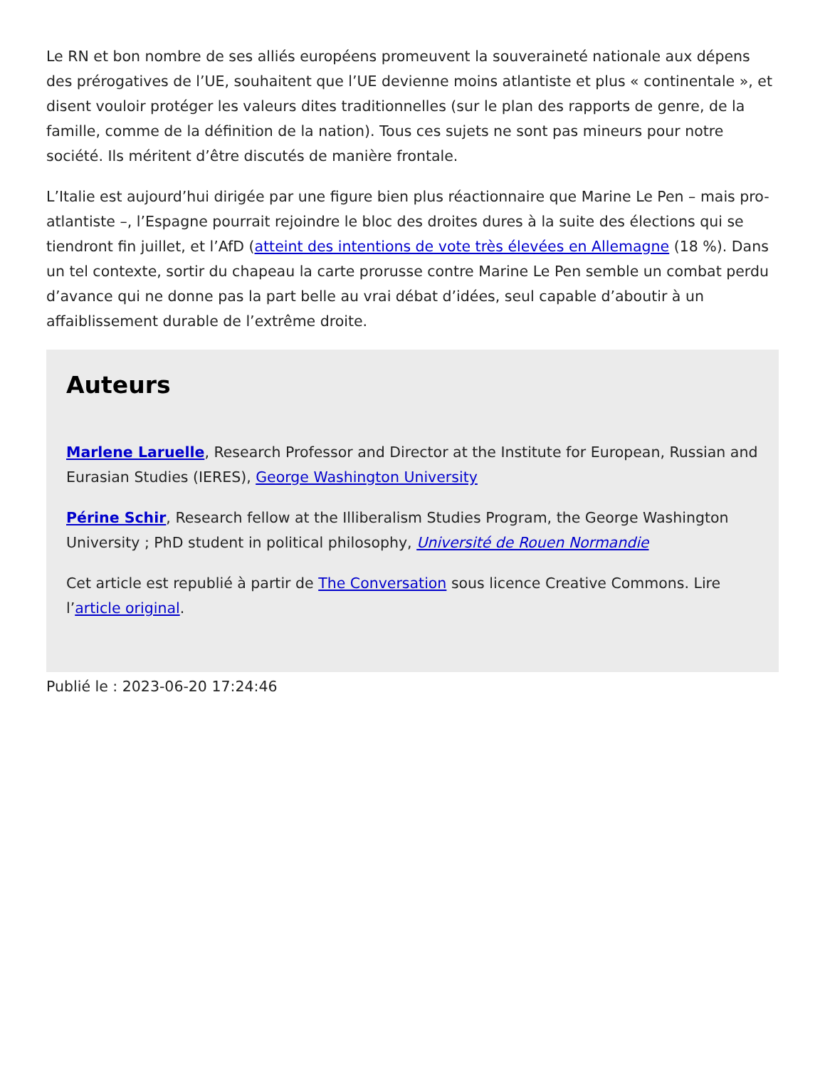Le RN et bon nombre de ses alliés européens promeuvent la souveraineté nationale aux dépens des prérogatives de l’UE, souhaitent que l’UE devienne moins atlantiste et plus « continentale », et disent vouloir protéger les valeurs dites traditionnelles (sur le plan des rapports de genre, de la famille, comme de la définition de la nation). Tous ces sujets ne sont pas mineurs pour notre société. Ils méritent d’être discutés de manière frontale.
L’Italie est aujourd’hui dirigée par une figure bien plus réactionnaire que Marine Le Pen – mais pro-atlantiste –, l’Espagne pourrait rejoindre le bloc des droites dures à la suite des élections qui se tiendront fin juillet, et l’AfD (atteint des intentions de vote très élevées en Allemagne (18 %). Dans un tel contexte, sortir du chapeau la carte prorusse contre Marine Le Pen semble un combat perdu d’avance qui ne donne pas la part belle au vrai débat d’idées, seul capable d’aboutir à un affaiblissement durable de l’extrême droite.
Auteurs
Marlene Laruelle, Research Professor and Director at the Institute for European, Russian and Eurasian Studies (IERES), George Washington University
Périne Schir, Research fellow at the Illiberalism Studies Program, the George Washington University ; PhD student in political philosophy, Université de Rouen Normandie
Cet article est republié à partir de The Conversation sous licence Creative Commons. Lire l’article original.
Publié le : 2023-06-20 17:24:46